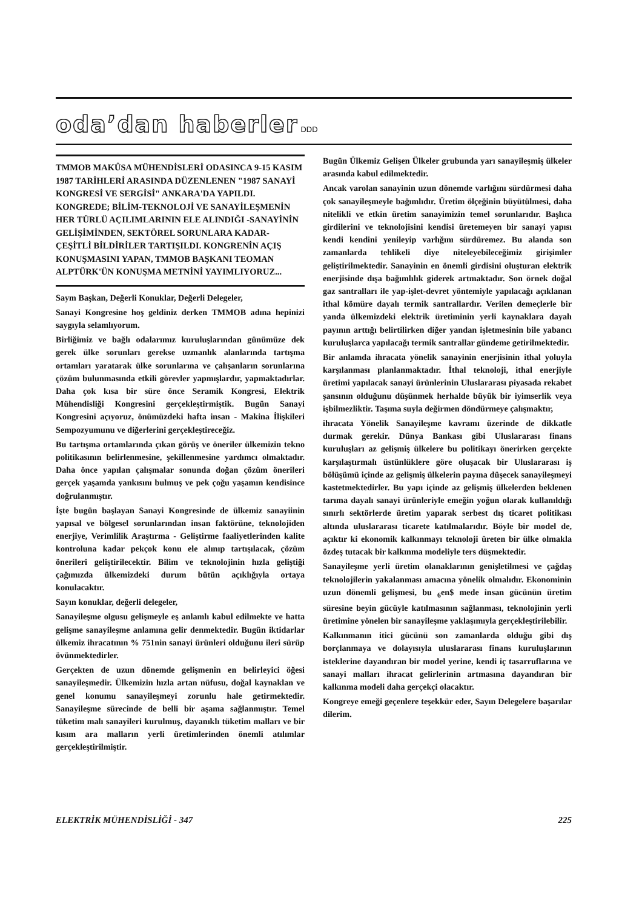oda’dan haberler
DDD
TMMOB MAKÛSA MÜHENDİSLERİ ODASINCA 9-15 KASIM 1987 TARİHLERİ ARASINDA DÜZENLENEN "1987 SANAYİ KONGRESİ VE SERGİSİ" ANKARA'DA YAPILDI. KONGREDE; BİLİM-TEKNOLOJİ VE SANAYİLEŞMENİN HER TÜRLÜ AÇILIMLARININ ELE ALINDIĞI -SANAYİNİN GELİŞİMİNDEN, SEKTÖREL SORUNLARA KADAR- ÇEŞİTLİ BİLDİRİLER TARTIŞILDI. KONGRENİN AÇIŞ KONUŞMASINI YAPAN, TMMOB BAŞKANI TEOMAN ALPTÜRK'ÜN KONUŞMA METNİNİ YAYIMLIYORUZ...
Saym Başkan, Değerli Konuklar, Değerli Delegeler,
Sanayi Kongresine hoş geldiniz derken TMMOB adına hepinizi saygıyla selamlıyorum.
Birliğimiz ve bağlı odalarımız kuruluşlarından günümüze dek gerek ülke sorunları gerekse uzmanlık alanlarında tartışma ortamları yaratarak ülke sorunlarına ve çalışanların sorunlarına çözüm bulunmasında etkili görevler yapmışlardır, yapmaktadırlar. Daha çok kısa bir süre önce Seramik Kongresi, Elektrik Mühendisliği Kongresini gerçekleştirmiştik. Bugün Sanayi Kongresini açıyoruz, önümüzdeki hafta insan - Makina İlişkileri Sempozyumunu ve diğerlerini gerçekleştireceğiz.
Bu tartışma ortamlarında çıkan görüş ve öneriler ülkemizin tekno politikasının belirlenmesine, şekillenmesine yardımcı olmaktadır. Daha önce yapılan çalışmalar sonunda doğan çözüm önerileri gerçek yaşamda yankısını bulmuş ve pek çoğu yaşamın kendisince doğrulanmıştır.
İşte bugün başlayan Sanayi Kongresinde de ülkemiz sanayiinin yapısal ve bölgesel sorunlarından insan faktörüne, teknolojiden enerjiye, Verimlilik Araştırma - Geliştirme faaliyetlerinden kalite kontroluna kadar pekçok konu ele alınıp tartışılacak, çözüm önerileri geliştirilecektir. Bilim ve teknolojinin hızla geliştiği çağımızda ülkemizdeki durum bütün açıklığıyla ortaya konulacaktır.
Sayın konuklar, değerli delegeler,
Sanayileşme olgusu gelişmeyle eş anlamlı kabul edilmekte ve hatta gelişme sanayileşme anlamına gelir denmektedir. Bugün iktidarlar ülkemiz ihracatının % 751nin sanayi ürünleri olduğunu ileri sürüp övünmektedirler.
Gerçekten de uzun dönemde gelişmenin en belirleyici öğesi sanayileşmedir. Ülkemizin hızla artan nüfusu, doğal kaynaklan ve genel konumu sanayileşmeyi zorunlu hale getirmektedir. Sanayileşme sürecinde de belli bir aşama sağlanmıştır. Temel tüketim malı sanayileri kurulmuş, dayanıklı tüketim malları ve bir kısım ara malların yerli üretimlerinden önemli atılımlar gerçekleştirilmiştir.
Bugün Ülkemiz Gelişen Ülkeler grubunda yarı sanayileşmiş ülkeler arasında kabul edilmektedir.
Ancak varolan sanayinin uzun dönemde varlığını sürdürmesi daha çok sanayileşmeyle bağımlıdır. Üretim ölçeğinin büyütülmesi, daha nitelikli ve etkin üretim sanayimizin temel sorunlarıdır. Başlıca girdilerini ve teknolojisini kendisi üretemeyen bir sanayi yapısı kendi kendini yenileyip varlığını sürdüremez. Bu alanda son zamanlarda tehlikeli diye niteleyebileceğimiz girişimler geliştirilmektedir. Sanayinin en önemli girdisini oluşturan elektrik enerjisinde dışa bağımlılık giderek artmaktadır. Son örnek doğal gaz santralları ile yap-işlet-devret yöntemiyle yapılacağı açıklanan ithal kömüre dayalı termik santrallardır. Verilen demeçlerle bir yanda ülkemizdeki elektrik üretiminin yerli kaynaklara dayalı payının arttığı belirtilirken diğer yandan işletmesinin bile yabancı kuruluşlarca yapılacağı termik santrallar gündeme getirilmektedir.
Bir anlamda ihracata yönelik sanayinin enerjisinin ithal yoluyla karşılanması planlanmaktadır. İthal teknoloji, ithal enerjiyle üretimi yapılacak sanayi ürünlerinin Uluslararası piyasada rekabet şansının olduğunu düşünmek herhalde büyük bir iyimserlik veya işbilmezliktir. Taşıma suyla değirmen döndürmeye çalışmaktır,
ihracata Yönelik Sanayileşme kavramı üzerinde de dikkatle durmak gerekir. Dünya Bankası gibi Uluslararası finans kuruluşları az gelişmiş ülkelere bu politikayı önerirken gerçekte karşılaştırmalı üstünlüklere göre oluşacak bir Uluslararası iş bölüşümü içinde az gelişmiş ülkelerin payına düşecek sanayileşmeyi kastetmektedirler. Bu yapı içinde az gelişmiş ülkelerden beklenen tarıma dayalı sanayi ürünleriyle emeğin yoğun olarak kullanıldığı sınırlı sektörlerde üretim yaparak serbest dış ticaret politikası altında uluslararası ticarete katılmalarıdır. Böyle bir model de, açıktır ki ekonomik kalkınmayı teknoloji üreten bir ülke olmakla özdeş tutacak bir kalkınma modeliyle ters düşmektedir.
Sanayileşme yerli üretim olanaklarının genişletilmesi ve çağdaş teknolojilerin yakalanması amacına yönelik olmalıdır. Ekonominin uzun dönemli gelişmesi, bu <sub>6</sub>en$ mede insan gücünün üretim süresine beyin gücüyle katılmasının sağlanması, teknolojinin yerli üretimine yönelen bir sanayileşme yaklaşımıyla gerçekleştirilebilir.
Kalkınmanın itici gücünü son zamanlarda olduğu gibi dış borçlanmaya ve dolayısıyla uluslararası finans kuruluşlarının isteklerine dayandıran bir model yerine, kendi iç tasarruflarına ve sanayi malları ihracat gelirlerinin artmasına dayandıran bir kalkınma modeli daha gerçekçi olacaktır.
Kongreye emeği geçenlere teşekkür eder, Sayın Delegelere başarılar dilerim.
ELEKTRİK MÜHENDİSLİĞİ - 347 225